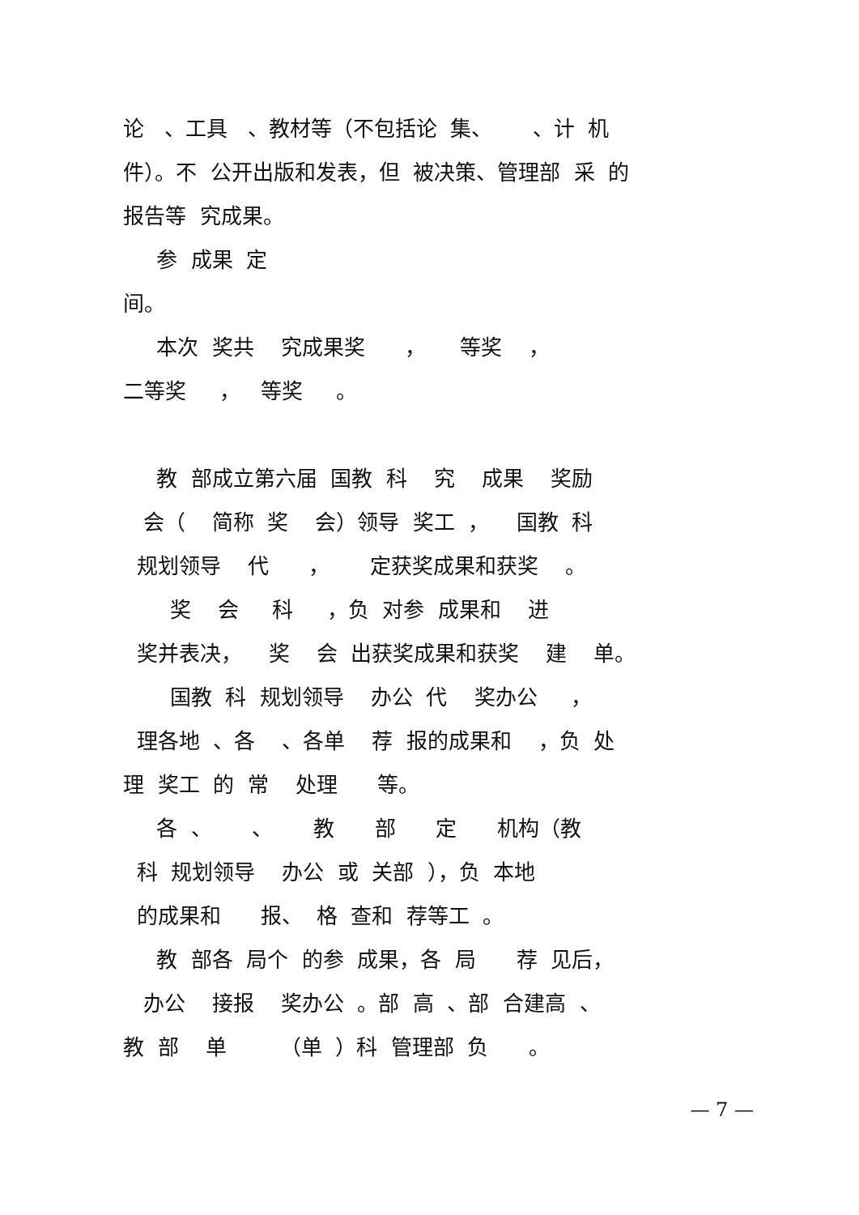论 、工具 、教材等（不包括论 集、 、计 机
件）。不 公开出版和发表，但 被决策、管理部 采 的
报告等 究成果。
参 成果 定
间。
本次 奖共 究成果奖 ， 等奖 ，
二等奖 ， 等奖 。
教 部成立第六届 国教 科 究 成果 奖励
会（ 简称 奖 会）领导 奖工 ， 国教 科
规划领导 代 ， 定获奖成果和获奖 。
奖 会 科 ，负 对参 成果和 进
奖并表决， 奖 会 出获奖成果和获奖 建 单。
国教 科 规划领导 办公 代 奖办公 ，
理各地 、各 、各单 荐 报的成果和 ，负 处
理 奖工 的 常 处理 等。
各 、 、 教 部 定 机构（教
科 规划领导 办公 或 关部 ），负 本地
的成果和 报、 格 查和 荐等工 。
教 部各 局个 的参 成果，各 局 荐 见后，
办公 接报 奖办公 。部 高 、部 合建高 、
教 部 单 （单 ）科 管理部 负 。
— 7 —